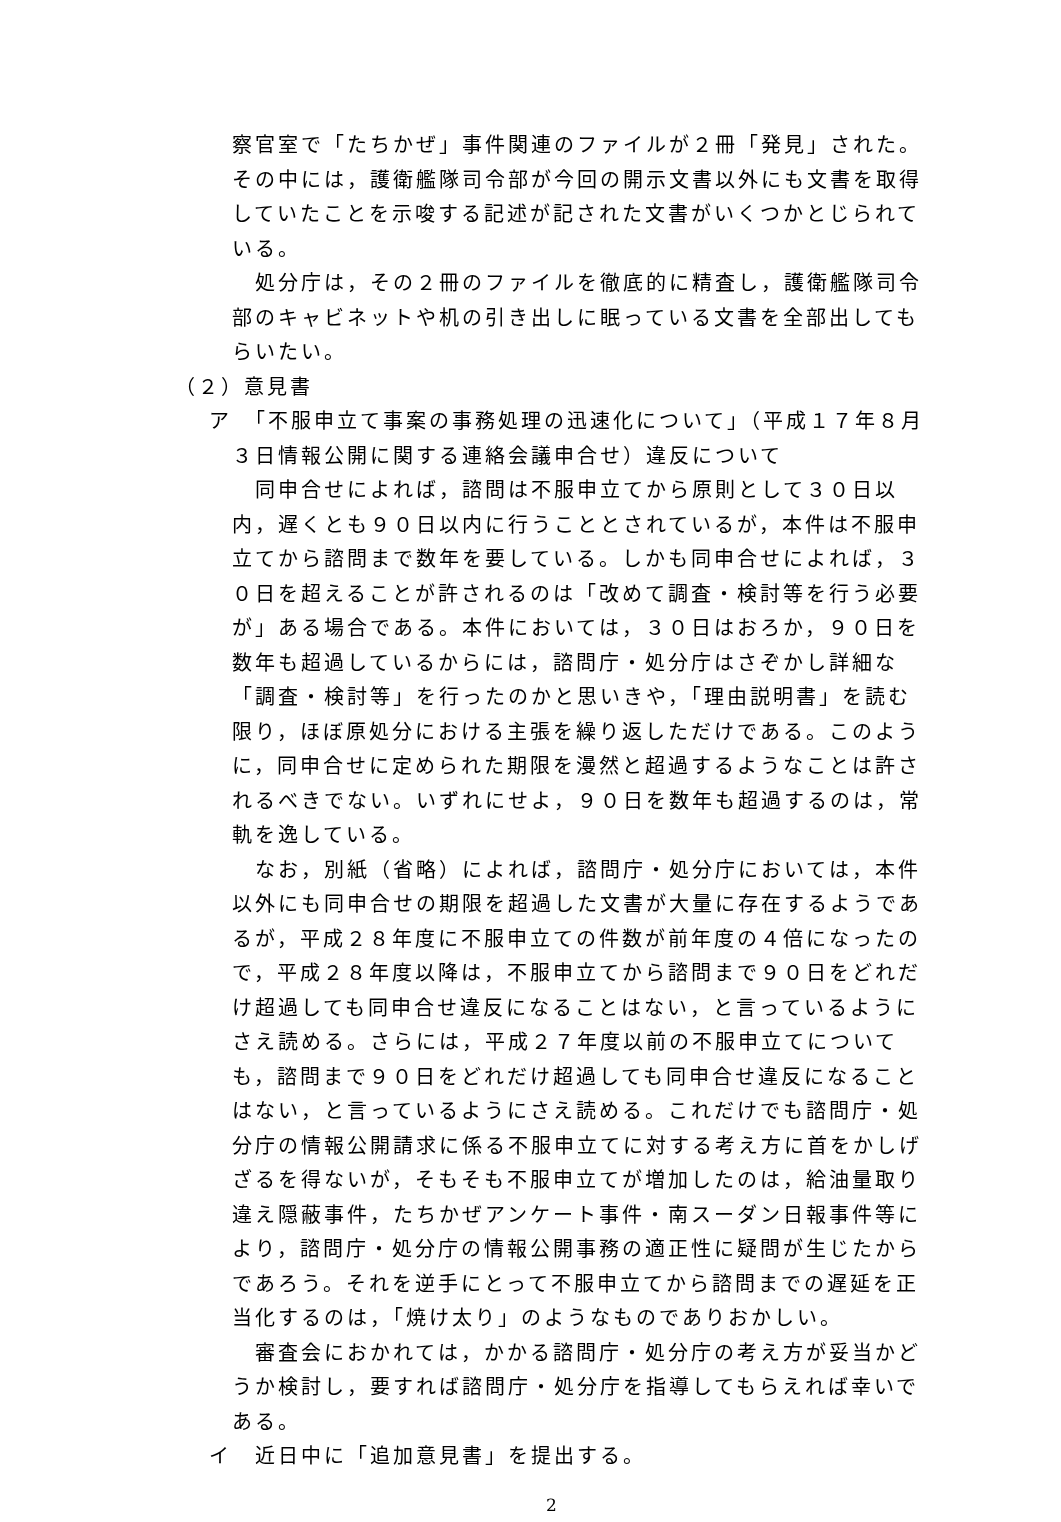察官室で「たちかぜ」事件関連のファイルが２冊「発見」された。その中には，護衛艦隊司令部が今回の開示文書以外にも文書を取得していたことを示唆する記述が記された文書がいくつかとじられている。
処分庁は，その２冊のファイルを徹底的に精査し，護衛艦隊司令部のキャビネットや机の引き出しに眠っている文書を全部出してもらいたい。
（２）意見書
ア　「不服申立て事案の事務処理の迅速化について」（平成１７年８月
３日情報公開に関する連絡会議申合せ）違反について
同申合せによれば，諮問は不服申立てから原則として３０日以内，遅くとも９０日以内に行うこととされているが，本件は不服申立てから諮問まで数年を要している。しかも同申合せによれば，３０日を超えることが許されるのは「改めて調査・検討等を行う必要が」ある場合である。本件においては，３０日はおろか，９０日を数年も超過しているからには，諮問庁・処分庁はさぞかし詳細な「調査・検討等」を行ったのかと思いきや，「理由説明書」を読む限り，ほぼ原処分における主張を繰り返しただけである。このように，同申合せに定められた期限を漫然と超過するようなことは許されるべきでない。いずれにせよ，９０日を数年も超過するのは，常軌を逸している。
なお，別紙（省略）によれば，諮問庁・処分庁においては，本件以外にも同申合せの期限を超過した文書が大量に存在するようであるが，平成２８年度に不服申立ての件数が前年度の４倍になったので，平成２８年度以降は，不服申立てから諮問まで９０日をどれだけ超過しても同申合せ違反になることはない，と言っているようにさえ読める。さらには，平成２７年度以前の不服申立てについても，諮問まで９０日をどれだけ超過しても同申合せ違反になることはない，と言っているようにさえ読める。これだけでも諮問庁・処分庁の情報公開請求に係る不服申立てに対する考え方に首をかしげざるを得ないが，そもそも不服申立てが増加したのは，給油量取り違え隠蔽事件，たちかぜアンケート事件・南スーダン日報事件等により，諮問庁・処分庁の情報公開事務の適正性に疑問が生じたからであろう。それを逆手にとって不服申立てから諮問までの遅延を正当化するのは，「焼け太り」のようなものでありおかしい。
審査会におかれては，かかる諮問庁・処分庁の考え方が妥当かどうか検討し，要すれば諮問庁・処分庁を指導してもらえれば幸いである。
イ　近日中に「追加意見書」を提出する。
2